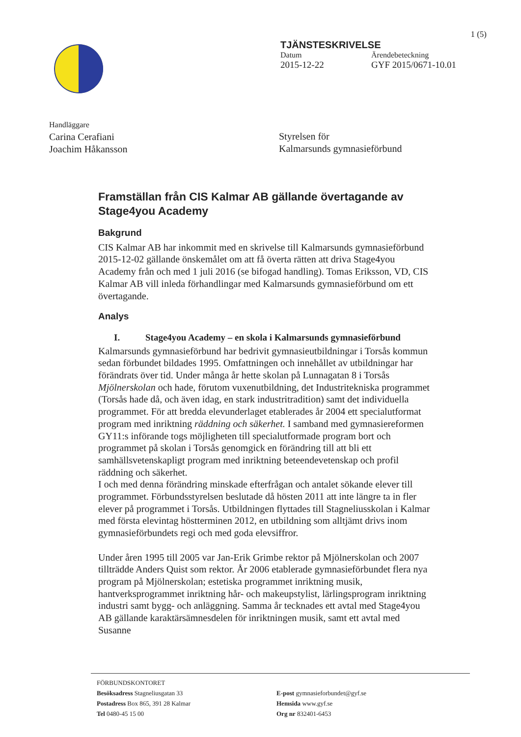1 (5)
TJÄNSTESKRIVELSE
Datum Ärendebeteckning
2015-12-22 GYF 2015/0671-10.01
Handläggare
Carina Cerafiani
Joachim Håkansson
Styrelsen för
Kalmarsunds gymnasieförbund
Framställan från CIS Kalmar AB gällande övertagande av Stage4you Academy
Bakgrund
CIS Kalmar AB har inkommit med en skrivelse till Kalmarsunds gymnasieförbund 2015-12-02 gällande önskemålet om att få överta rätten att driva Stage4you Academy från och med 1 juli 2016 (se bifogad handling). Tomas Eriksson, VD, CIS Kalmar AB vill inleda förhandlingar med Kalmarsunds gymnasieförbund om ett övertagande.
Analys
I. Stage4you Academy – en skola i Kalmarsunds gymnasieförbund
Kalmarsunds gymnasieförbund har bedrivit gymnasieutbildningar i Torsås kommun sedan förbundet bildades 1995. Omfattningen och innehållet av utbildningar har förändrats över tid. Under många år hette skolan på Lunnagatan 8 i Torsås Mjölnerskolan och hade, förutom vuxenutbildning, det Industritekniska programmet (Torsås hade då, och även idag, en stark industritradition) samt det individuella programmet. För att bredda elevunderlaget etablerades år 2004 ett specialutformat program med inriktning räddning och säkerhet. I samband med gymnasiereformen GY11:s införande togs möjligheten till specialutformade program bort och programmet på skolan i Torsås genomgick en förändring till att bli ett samhällsvetenskapligt program med inriktning beteendevetenskap och profil räddning och säkerhet.
I och med denna förändring minskade efterfrågan och antalet sökande elever till programmet. Förbundsstyrelsen beslutade då hösten 2011 att inte längre ta in fler elever på programmet i Torsås. Utbildningen flyttades till Stagneliusskolan i Kalmar med första elevintag höstterminen 2012, en utbildning som alltjämt drivs inom gymnasieförbundets regi och med goda elevsiffror.
Under åren 1995 till 2005 var Jan-Erik Grimbe rektor på Mjölnerskolan och 2007 tillträdde Anders Quist som rektor. År 2006 etablerade gymnasieförbundet flera nya program på Mjölnerskolan; estetiska programmet inriktning musik, hantverksprogrammet inriktning hår- och makeupstylist, lärlingsprogram inriktning industri samt bygg- och anläggning. Samma år tecknades ett avtal med Stage4you AB gällande karaktärsämnesdelen för inriktningen musik, samt ett avtal med Susanne
FÖRBUNDSKONTORET
Besöksadress Stagneliusgatan 33
Postadress Box 865, 391 28 Kalmar
Tel 0480-45 15 00
E-post gymnasieforbundet@gyf.se
Hemsida www.gyf.se
Org nr 832401-6453